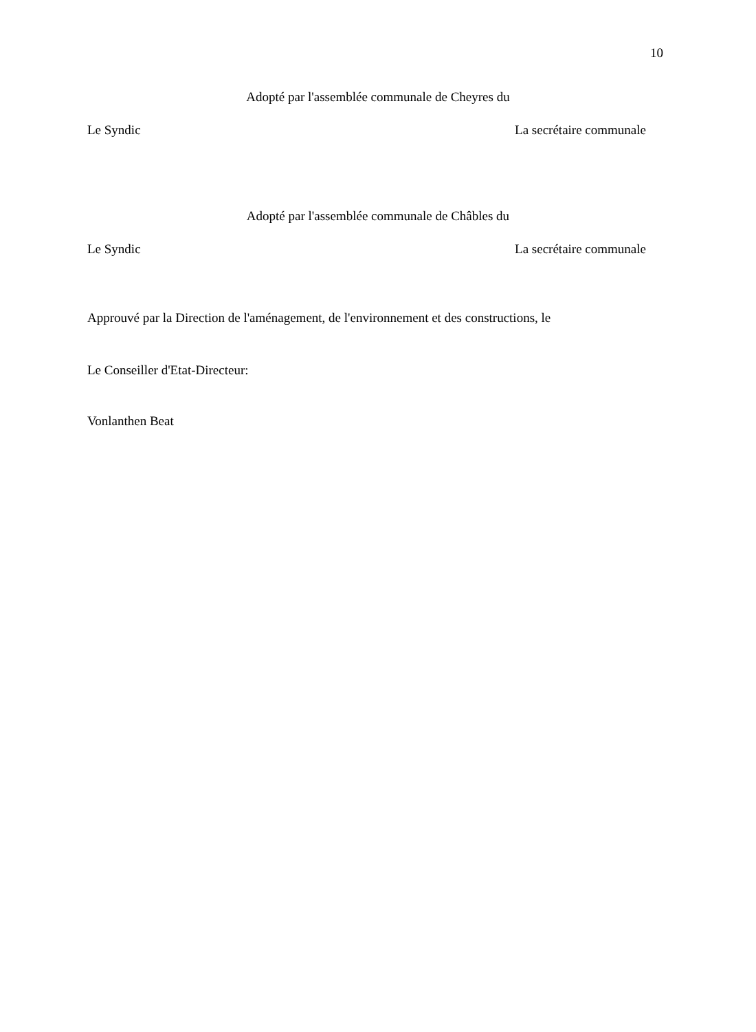10
Adopté par l'assemblée communale de Cheyres du
Le Syndic La secrétaire communale
Adopté par l'assemblée communale de Châbles du
Le Syndic La secrétaire communale
Approuvé par la Direction de l'aménagement, de l'environnement et des constructions, le
Le Conseiller d'Etat-Directeur:
Vonlanthen Beat